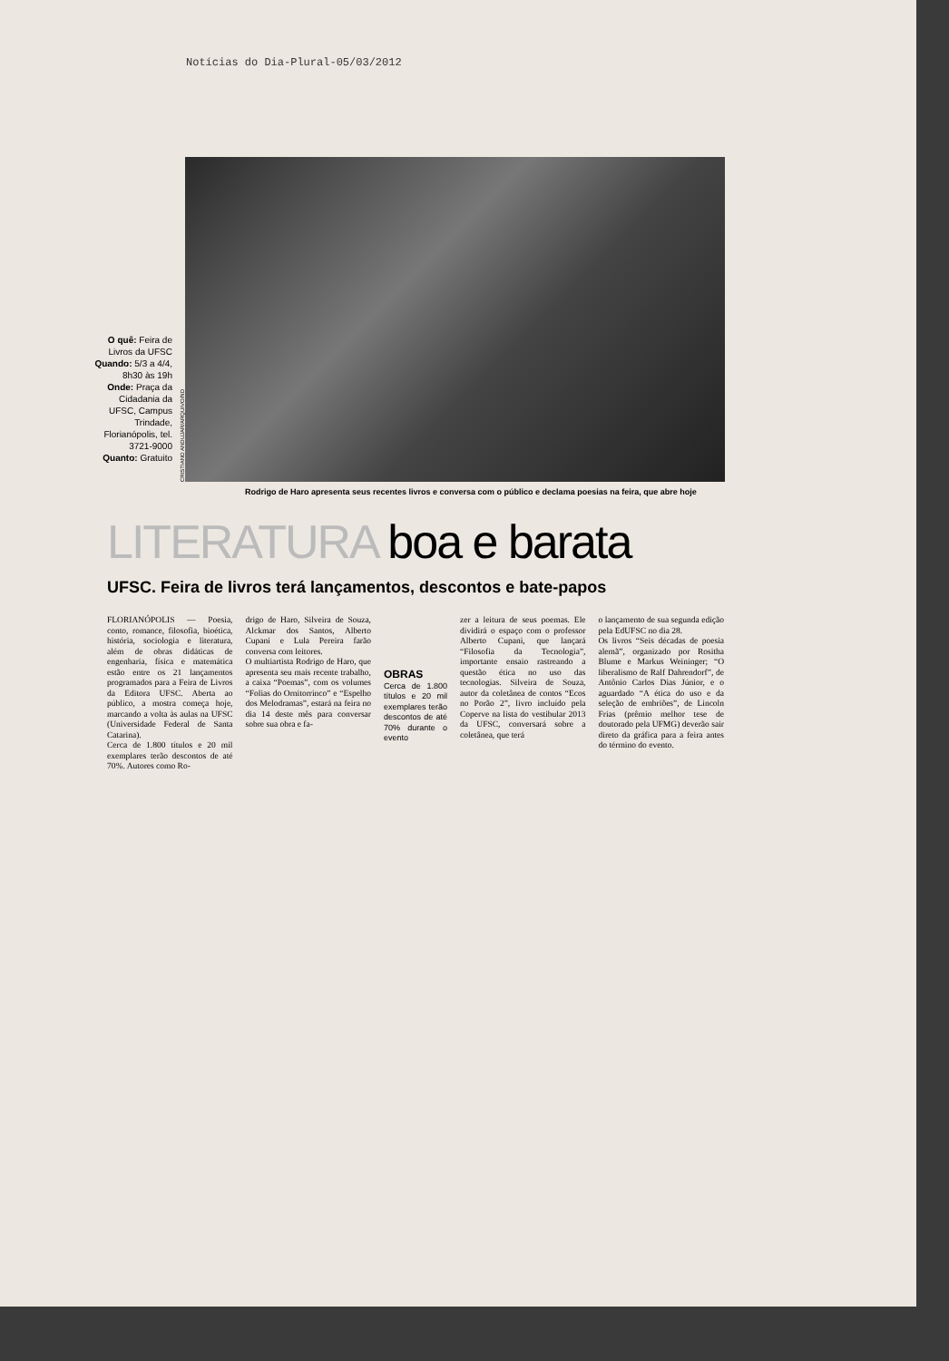Notícias do Dia-Plural-05/03/2012
O quê: Feira de Livros da UFSC
Quando: 5/3 a 4/4, 8h30 às 19h
Onde: Praça da Cidadania da UFSC, Campus Trindade, Florianópolis, tel. 3721-9000
Quanto: Gratuito
CRISTIANO ANDUJAR/ARQUIVO/ND
Rodrigo de Haro apresenta seus recentes livros e conversa com o público e declama poesias na feira, que abre hoje
LITERATURA boa e barata
UFSC. Feira de livros terá lançamentos, descontos e bate-papos
FLORIANÓPOLIS — Poesia, conto, romance, filosofia, bioética, história, sociologia e literatura, além de obras didáticas de engenharia, física e matemática estão entre os 21 lançamentos programados para a Feira de Livros da Editora UFSC. Aberta ao público, a mostra começa hoje, marcando a volta às aulas na UFSC (Universidade Federal de Santa Catarina).
Cerca de 1.800 títulos e 20 mil exemplares terão descontos de até 70%. Autores como Ro-
drigo de Haro, Silveira de Souza, Alckmar dos Santos, Alberto Cupani e Lula Pereira farão conversa com leitores.
O multiartista Rodrigo de Haro, que apresenta seu mais recente trabalho, a caixa “Poemas”, com os volumes “Folias do Ornitorrinco” e “Espelho dos Melodramas”, estará na feira no dia 14 deste mês para conversar sobre sua obra e fa-
OBRAS
Cerca de 1.800 títulos e 20 mil exemplares terão descontos de até 70% durante o evento
zer a leitura de seus poemas. Ele dividirá o espaço com o professor Alberto Cupani, que lançará “Filosofia da Tecnologia”, importante ensaio rastreando a questão ética no uso das tecnologias. Silveira de Souza, autor da coletânea de contos “Ecos no Porão 2”, livro incluído pela Coperve na lista do vestibular 2013 da UFSC, conversará sobre a coletânea, que terá
o lançamento de sua segunda edição pela EdUFSC no dia 28.
Os livros “Seis décadas de poesia alemã”, organizado por Rositha Blume e Markus Weininger; “O liberalismo de Ralf Dahrendorf”, de Antônio Carlos Dias Júnior, e o aguardado “A ética do uso e da seleção de embriões”, de Lincoln Frias (prêmio melhor tese de doutorado pela UFMG) deverão sair direto da gráfica para a feira antes do término do evento.